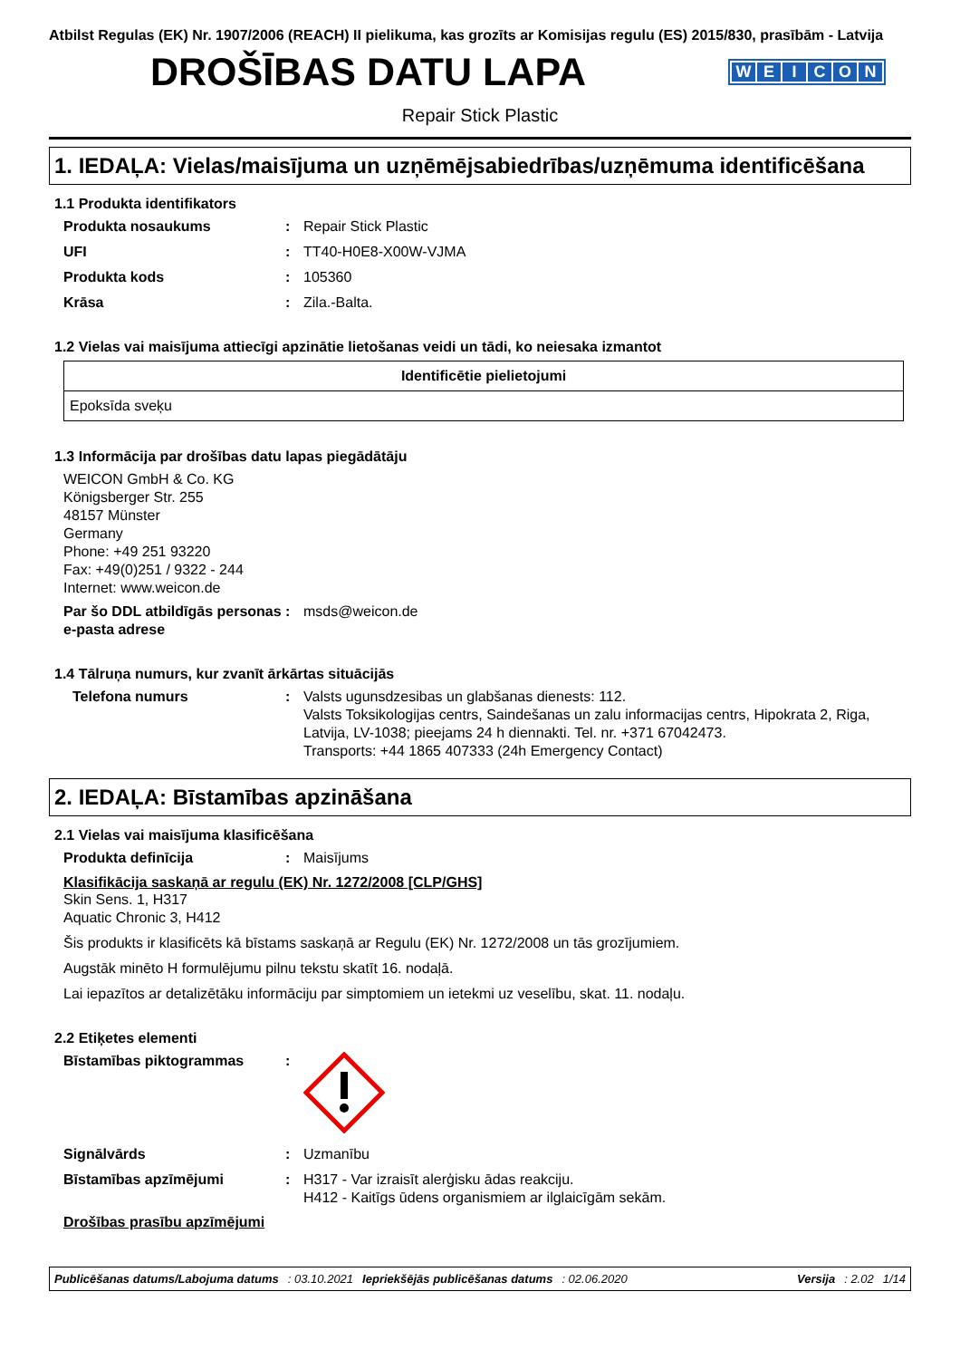Atbilst Regulas (EK) Nr. 1907/2006 (REACH) II pielikuma, kas grozīts ar Komisijas regulu (ES) 2015/830, prasībām - Latvija
DROŠĪBAS DATU LAPA
WEICON
Repair Stick Plastic
1. IEDAĻA: Vielas/maisījuma un uzņēmējsabiedrības/uzņēmuma identificēšana
1.1 Produkta identifikators
Produkta nosaukums : Repair Stick Plastic
UFI : TT40-H0E8-X00W-VJMA
Produkta kods : 105360
Krāsa : Zila.-Balta.
1.2 Vielas vai maisījuma attiecīgi apzinātie lietošanas veidi un tādi, ko neiesaka izmantot
| Identificētie pielietojumi |
| --- |
| Epoksīda sveķu |
1.3 Informācija par drošības datu lapas piegādātāju
WEICON GmbH & Co. KG
Königsberger Str. 255
48157 Münster
Germany
Phone: +49 251 93220
Fax: +49(0)251 / 9322 - 244
Internet: www.weicon.de
Par šo DDL atbildīgās personas e-pasta adrese
: msds@weicon.de
1.4 Tālruņa numurs, kur zvanīt ārkārtas situācijās
Telefona numurs : Valsts ugunsdzesibas un glabšanas dienests: 112.
Valsts Toksikologijas centrs, Saindešanas un zalu informacijas centrs, Hipokrata 2, Riga, Latvija, LV-1038; pieejams 24 h diennakti. Tel. nr. +371 67042473.
Transports: +44 1865 407333 (24h Emergency Contact)
2. IEDAĻA: Bīstamības apzināšana
2.1 Vielas vai maisījuma klasificēšana
Produkta definīcija : Maisījums
Klasifikācija saskaņā ar regulu (EK) Nr. 1272/2008 [CLP/GHS]
Skin Sens. 1, H317
Aquatic Chronic 3, H412
Šis produkts ir klasificēts kā bīstams saskaņā ar Regulu (EK) Nr. 1272/2008 un tās grozījumiem.
Augstāk minēto H formulējumu pilnu tekstu skatīt 16. nodaļā.
Lai iepazītos ar detalizētāku informāciju par simptomiem un ietekmi uz veselību, skat. 11. nodaļu.
2.2 Etiķetes elementi
Bīstamības piktogrammas :
Signālvārds : Uzmanību
Bīstamības apzīmējumi : H317 - Var izraisīt alerģisku ādas reakciju.
H412 - Kaitīgs ūdens organismiem ar ilglaicīgām sekām.
Drošības prasību apzīmējumi
Publicēšanas datums/Labojuma datums: 03.10.2021 Iepriekšējās publicēšanas datums: 02.06.2020 Versija: 2.02 1/14